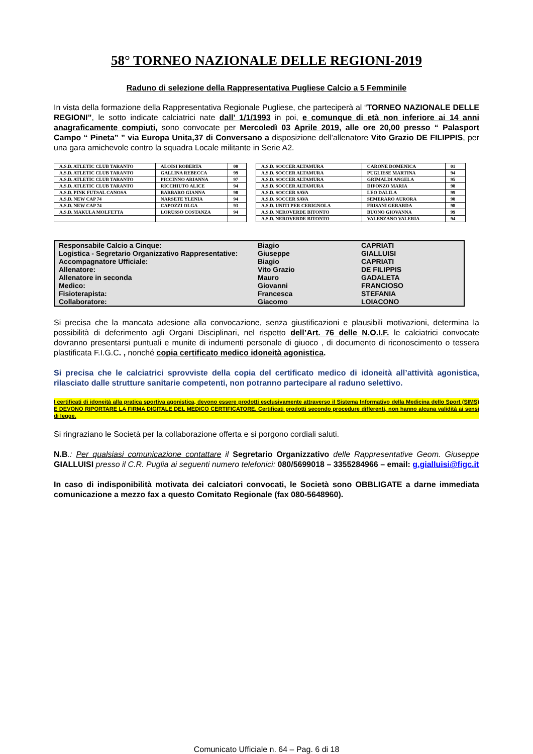58° TORNEO NAZIONALE DELLE REGIONI-2019
Raduno di selezione della Rappresentativa Pugliese Calcio a 5 Femminile
In vista della formazione della Rappresentativa Regionale Pugliese, che parteciperà al “TORNEO NAZIONALE DELLE REGIONI”, le sotto indicate calciatrici nate dall’ 1/1/1993 in poi, e comunque di età non inferiore ai 14 anni anagraficamente compiuti, sono convocate per Mercoledì 03 Aprile 2019, alle ore 20,00 presso “ Palasport Campo “ Pineta” ” via Europa Unita,37 di Conversano a disposizione dell’allenatore Vito Grazio DE FILIPPIS, per una gara amichevole contro la squadra Locale militante in Serie A2.
| A.S.D. ATLETIC CLUB TARANTO | ALOISI ROBERTA | 00 |
| A.S.D. ATLETIC CLUB TARANTO | GALLINA REBECCA | 99 |
| A.S.D. ATLETIC CLUB TARANTO | PICCINNO ARIANNA | 97 |
| A.S.D. ATLETIC CLUB TARANTO | RICCHIUTO ALICE | 94 |
| A.S.D. PINK FUTSAL CANOSA | BARBARO GIANNA | 98 |
| A.S.D. NEW CAP 74 | NARSETE YLENIA | 94 |
| A.S.D. NEW CAP 74 | CAPOZZI OLGA | 93 |
| A.S.D. MAKULA MOLFETTA | LORUSSO COSTANZA | 94 |
| A.S.D. SOCCER ALTAMURA | CARONE DOMENICA | 01 |
| A.S.D. SOCCER ALTAMURA | PUGLIESE MARTINA | 94 |
| A.S.D. SOCCER ALTAMURA | GRIMALDI ANGELA | 95 |
| A.S.D. SOCCER ALTAMURA | DIFONZO MARIA | 98 |
| A.S.D. SOCCER SAVA | LEO DALILA | 99 |
| A.S.D. SOCCER SAVA | SEMERARO AURORA | 98 |
| A.S.D. UNITI PER CERIGNOLA | FRISANI GERARDA | 98 |
| A.S.D. NEROVERDE BITONTO | BUONO GIOVANNA | 99 |
| A.S.D. NEROVERDE BITONTO | VALENZANO VALERIA | 94 |
| Responsabile Calcio a Cinque: | Biagio | CAPRIATI |
| Logistica - Segretario Organizzativo Rappresentative: | Giuseppe | GIALLUISI |
| Accompagnatore Ufficiale: | Biagio | CAPRIATI |
| Allenatore: | Vito Grazio | DE FILIPPIS |
| Allenatore in seconda | Mauro | GADALETA |
| Medico: | Giovanni | FRANCIOSO |
| Fisioterapista: | Francesca | STEFANIA |
| Collaboratore: | Giacomo | LOIACONO |
Si precisa che la mancata adesione alla convocazione, senza giustificazioni e plausibili motivazioni, determina la possibilità di deferimento agli Organi Disciplinari, nel rispetto dell’Art. 76 delle N.O.I.F. le calciatrici convocate dovranno presentarsi puntuali e munite di indumenti personale di giuoco , di documento di riconoscimento o tessera plastificata F.I.G.C. , nonché copia certificato medico idoneità agonistica.
Si precisa che le calciatrici sprovviste della copia del certificato medico di idoneità all’attività agonistica, rilasciato dalle strutture sanitarie competenti, non potranno partecipare al raduno selettivo.
I certificati di idoneità alla pratica sportiva agonistica, devono essere prodotti esclusivamente attraverso il Sistema Informativo della Medicina dello Sport (SIMS) E DEVONO RIPORTARE LA FIRMA DIGITALE DEL MEDICO CERTIFICATORE. Certificati prodotti secondo procedure differenti, non hanno alcuna validità ai sensi di legge.
Si ringraziano le Società per la collaborazione offerta e si porgono cordiali saluti.
N.B.: Per qualsiasi comunicazione contattare il Segretario Organizzativo delle Rappresentative Geom. Giuseppe GIALLUISI presso il C.R. Puglia ai seguenti numero telefonici: 080/5699018 – 3355284966 – email: g.gialluisi@figc.it
In caso di indisponibilità motivata dei calciatori convocati, le Società sono OBBLIGATE a darne immediata comunicazione a mezzo fax a questo Comitato Regionale (fax 080-5648960).
Comunicato Ufficiale n. 64 – Pag. 6 di 18